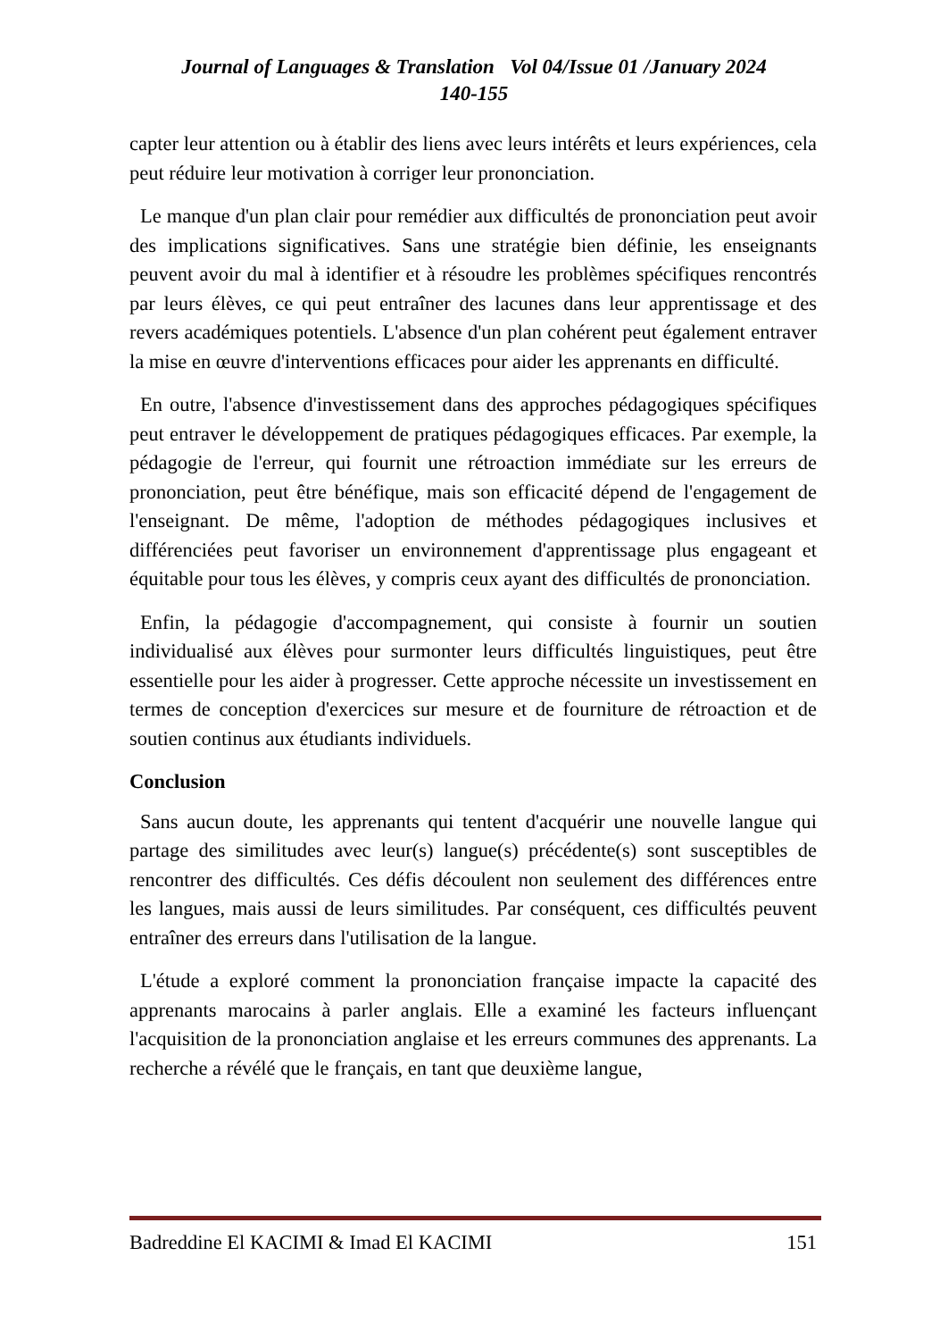Journal of Languages & Translation Vol 04/Issue 01 /January 2024
140-155
capter leur attention ou à établir des liens avec leurs intérêts et leurs expériences, cela peut réduire leur motivation à corriger leur prononciation.
Le manque d'un plan clair pour remédier aux difficultés de prononciation peut avoir des implications significatives. Sans une stratégie bien définie, les enseignants peuvent avoir du mal à identifier et à résoudre les problèmes spécifiques rencontrés par leurs élèves, ce qui peut entraîner des lacunes dans leur apprentissage et des revers académiques potentiels. L'absence d'un plan cohérent peut également entraver la mise en œuvre d'interventions efficaces pour aider les apprenants en difficulté.
En outre, l'absence d'investissement dans des approches pédagogiques spécifiques peut entraver le développement de pratiques pédagogiques efficaces. Par exemple, la pédagogie de l'erreur, qui fournit une rétroaction immédiate sur les erreurs de prononciation, peut être bénéfique, mais son efficacité dépend de l'engagement de l'enseignant. De même, l'adoption de méthodes pédagogiques inclusives et différenciées peut favoriser un environnement d'apprentissage plus engageant et équitable pour tous les élèves, y compris ceux ayant des difficultés de prononciation.
Enfin, la pédagogie d'accompagnement, qui consiste à fournir un soutien individualisé aux élèves pour surmonter leurs difficultés linguistiques, peut être essentielle pour les aider à progresser. Cette approche nécessite un investissement en termes de conception d'exercices sur mesure et de fourniture de rétroaction et de soutien continus aux étudiants individuels.
Conclusion
Sans aucun doute, les apprenants qui tentent d'acquérir une nouvelle langue qui partage des similitudes avec leur(s) langue(s) précédente(s) sont susceptibles de rencontrer des difficultés. Ces défis découlent non seulement des différences entre les langues, mais aussi de leurs similitudes. Par conséquent, ces difficultés peuvent entraîner des erreurs dans l'utilisation de la langue.
L'étude a exploré comment la prononciation française impacte la capacité des apprenants marocains à parler anglais. Elle a examiné les facteurs influençant l'acquisition de la prononciation anglaise et les erreurs communes des apprenants. La recherche a révélé que le français, en tant que deuxième langue,
Badreddine El KACIMI & Imad El KACIMI 151